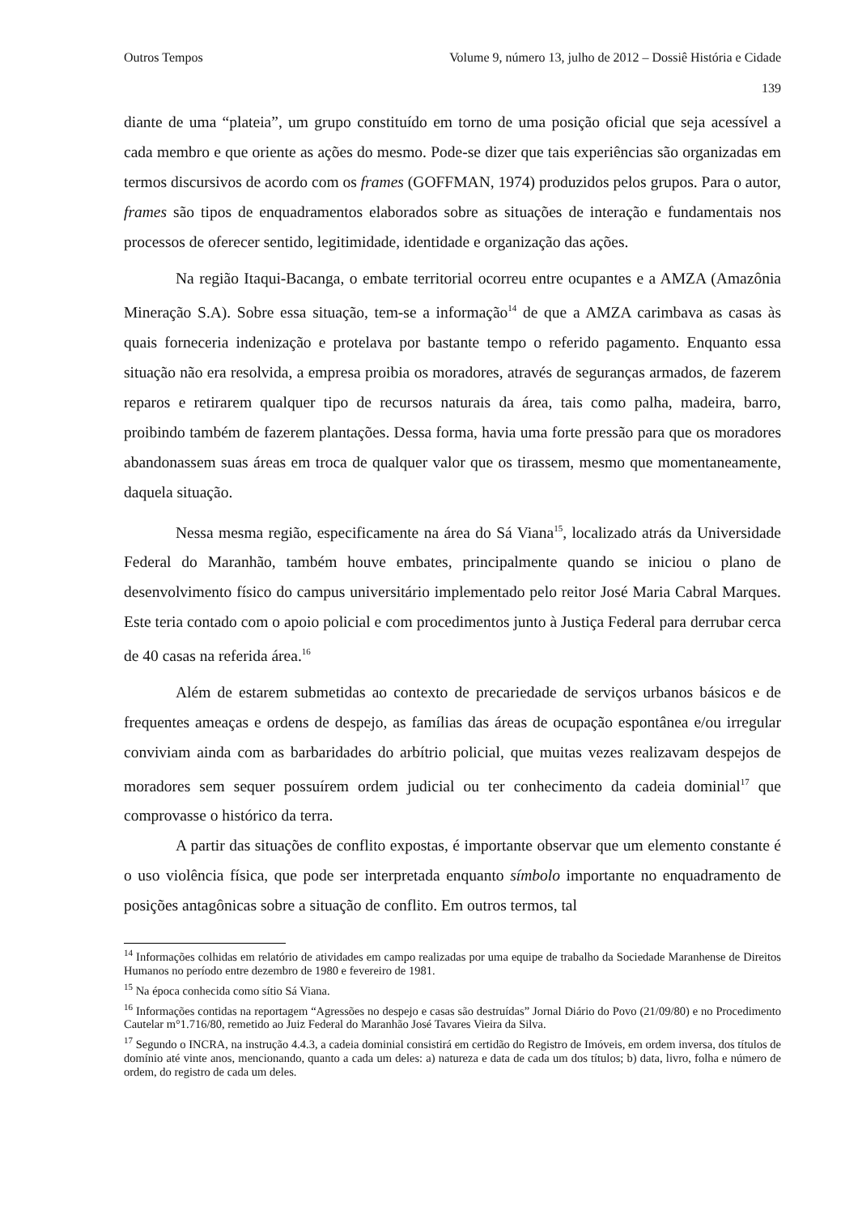Outros Tempos Volume 9, número 13, julho de 2012 – Dossiê História e Cidade
139
diante de uma “plateia”, um grupo constituído em torno de uma posição oficial que seja acessível a cada membro e que oriente as ações do mesmo. Pode-se dizer que tais experiências são organizadas em termos discursivos de acordo com os frames (GOFFMAN, 1974) produzidos pelos grupos. Para o autor, frames são tipos de enquadramentos elaborados sobre as situações de interação e fundamentais nos processos de oferecer sentido, legitimidade, identidade e organização das ações.
Na região Itaqui-Bacanga, o embate territorial ocorreu entre ocupantes e a AMZA (Amazônia Mineração S.A). Sobre essa situação, tem-se a informação<sup>14</sup> de que a AMZA carimbava as casas às quais forneceria indenização e protelava por bastante tempo o referido pagamento. Enquanto essa situação não era resolvida, a empresa proibia os moradores, através de seguranças armados, de fazerem reparos e retirarem qualquer tipo de recursos naturais da área, tais como palha, madeira, barro, proibindo também de fazerem plantações. Dessa forma, havia uma forte pressão para que os moradores abandonassem suas áreas em troca de qualquer valor que os tirassem, mesmo que momentaneamente, daquela situação.
Nessa mesma região, especificamente na área do Sá Viana<sup>15</sup>, localizado atrás da Universidade Federal do Maranhão, também houve embates, principalmente quando se iniciou o plano de desenvolvimento físico do campus universitário implementado pelo reitor José Maria Cabral Marques. Este teria contado com o apoio policial e com procedimentos junto à Justiça Federal para derrubar cerca de 40 casas na referida área.<sup>16</sup>
Além de estarem submetidas ao contexto de precariedade de serviços urbanos básicos e de frequentes ameaças e ordens de despejo, as famílias das áreas de ocupação espontânea e/ou irregular conviviam ainda com as barbaridades do arbítrio policial, que muitas vezes realizavam despejos de moradores sem sequer possuírem ordem judicial ou ter conhecimento da cadeia dominial<sup>17</sup> que comprovasse o histórico da terra.
A partir das situações de conflito expostas, é importante observar que um elemento constante é o uso violência física, que pode ser interpretada enquanto símbolo importante no enquadramento de posições antagônicas sobre a situação de conflito. Em outros termos, tal
<sup>14</sup> Informações colhidas em relatório de atividades em campo realizadas por uma equipe de trabalho da Sociedade Maranhense de Direitos Humanos no período entre dezembro de 1980 e fevereiro de 1981.
<sup>15</sup> Na época conhecida como sítio Sá Viana.
<sup>16</sup> Informações contidas na reportagem “Agressões no despejo e casas são destruídas” Jornal Diário do Povo (21/09/80) e no Procedimento Cautelar m°1.716/80, remetido ao Juiz Federal do Maranhão José Tavares Vieira da Silva.
<sup>17</sup> Segundo o INCRA, na instrução 4.4.3, a cadeia dominial consistirá em certidão do Registro de Imóveis, em ordem inversa, dos títulos de domínio até vinte anos, mencionando, quanto a cada um deles: a) natureza e data de cada um dos títulos; b) data, livro, folha e número de ordem, do registro de cada um deles.